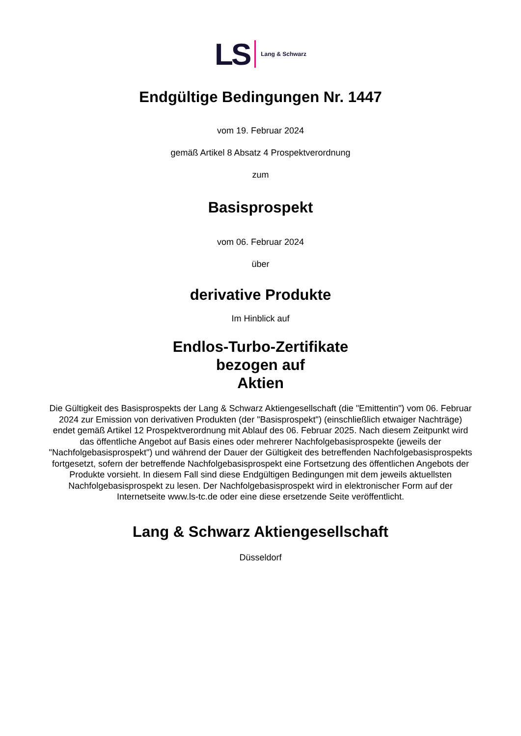LS Lang & Schwarz
Endgültige Bedingungen Nr. 1447
vom 19. Februar 2024
gemäß Artikel 8 Absatz 4 Prospektverordnung
zum
Basisprospekt
vom 06. Februar 2024
über
derivative Produkte
Im Hinblick auf
Endlos-Turbo-Zertifikate
bezogen auf
Aktien
Die Gültigkeit des Basisprospekts der Lang & Schwarz Aktiengesellschaft (die "Emittentin") vom 06. Februar 2024 zur Emission von derivativen Produkten (der "Basisprospekt") (einschließlich etwaiger Nachträge) endet gemäß Artikel 12 Prospektverordnung mit Ablauf des 06. Februar 2025. Nach diesem Zeitpunkt wird das öffentliche Angebot auf Basis eines oder mehrerer Nachfolgebasisprospekte (jeweils der "Nachfolgebasisprospekt") und während der Dauer der Gültigkeit des betreffenden Nachfolgebasisprospekts fortgesetzt, sofern der betreffende Nachfolgebasisprospekt eine Fortsetzung des öffentlichen Angebots der Produkte vorsieht. In diesem Fall sind diese Endgültigen Bedingungen mit dem jeweils aktuellsten Nachfolgebasisprospekt zu lesen. Der Nachfolgebasisprospekt wird in elektronischer Form auf der Internetseite www.ls-tc.de oder eine diese ersetzende Seite veröffentlicht.
Lang & Schwarz Aktiengesellschaft
Düsseldorf